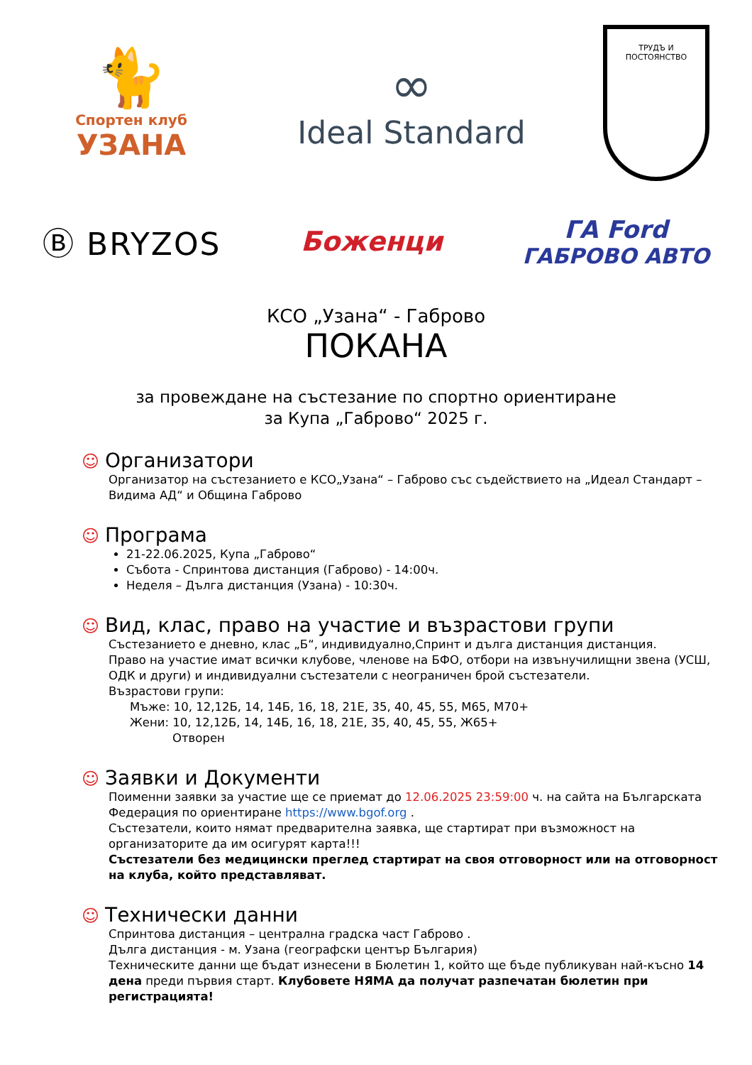🐈
Спортен клуб
УЗАНА
∞
Ideal Standard
ТРУДЪ И ПОСТОЯНСТВО
Ⓑ BRYZOS
Боженци
ГА Ford
ГАБРОВО АВТО
КСО „Узана“ - Габрово
ПОКАНА
за провеждане на състезание по спортно ориентиране
за Купа „Габрово“ 2025 г.
☺ Организатори
Организатор на състезанието е КСО„Узана“ – Габрово със съдействието на „Идеал Стандарт – Видима АД“ и Община Габрово
☺ Програма
21-22.06.2025, Купа „Габрово“
Събота - Спринтова дистанция (Габрово) - 14:00ч.
Неделя – Дълга дистанция (Узана) - 10:30ч.
☺ Вид, клас, право на участие и възрастови групи
Състезанието е дневно, клас „Б“, индивидуално,Спринт и дълга дистанция дистанция.
Право на участие имат всички клубове, членове на БФО, отбори на извънучилищни звена (УСШ, ОДК и други) и индивидуални състезатели с неограничен брой състезатели.
Възрастови групи:
Мъже: 10, 12,12Б, 14, 14Б, 16, 18, 21Е, 35, 40, 45, 55, М65, М70+
Жени: 10, 12,12Б, 14, 14Б, 16, 18, 21Е, 35, 40, 45, 55, Ж65+
Отворен
☺ Заявки и Документи
Поименни заявки за участие ще се приемат до 12.06.2025 23:59:00 ч. на сайта на Българската Федерация по ориентиране https://www.bgof.org .
Състезатели, които нямат предварителна заявка, ще стартират при възможност на организаторите да им осигурят карта!!!
Състезатели без медицински преглед стартират на своя отговорност или на отговорност на клуба, който представляват.
☺ Технически данни
Спринтова дистанция – централна градска част Габрово .
Дълга дистанция - м. Узана (географски център България)
Техническите данни ще бъдат изнесени в Бюлетин 1, който ще бъде публикуван най-късно 14 дена преди първия старт. Клубовете НЯМА да получат разпечатан бюлетин при регистрацията!